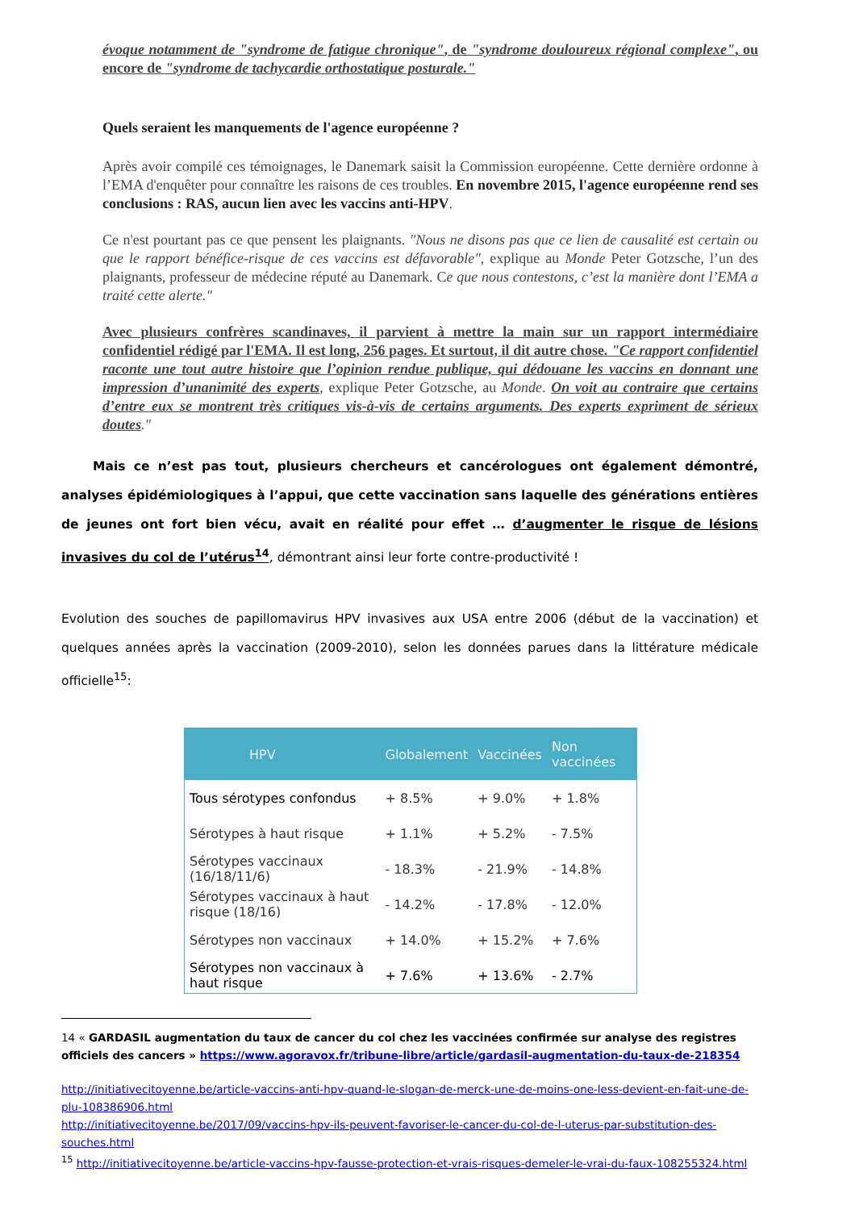évoque notamment de "syndrome de fatigue chronique", de "syndrome douloureux régional complexe", ou encore de "syndrome de tachycardie orthostatique posturale."
Quels seraient les manquements de l'agence européenne ?
Après avoir compilé ces témoignages, le Danemark saisit la Commission européenne. Cette dernière ordonne à l’EMA d'enquêter pour connaître les raisons de ces troubles. En novembre 2015, l'agence européenne rend ses conclusions : RAS, aucun lien avec les vaccins anti-HPV.
Ce n'est pourtant pas ce que pensent les plaignants. "Nous ne disons pas que ce lien de causalité est certain ou que le rapport bénéfice-risque de ces vaccins est défavorable", explique au Monde Peter Gotzsche, l’un des plaignants, professeur de médecine réputé au Danemark. Ce que nous contestons, c’est la manière dont l’EMA a traité cette alerte."
Avec plusieurs confrères scandinaves, il parvient à mettre la main sur un rapport intermédiaire confidentiel rédigé par l'EMA. Il est long, 256 pages. Et surtout, il dit autre chose. "Ce rapport confidentiel raconte une tout autre histoire que l’opinion rendue publique, qui dédouane les vaccins en donnant une impression d’unanimité des experts, explique Peter Gotzsche, au Monde. On voit au contraire que certains d’entre eux se montrent très critiques vis-à-vis de certains arguments. Des experts expriment de sérieux doutes."
Mais ce n’est pas tout, plusieurs chercheurs et cancérologues ont également démontré, analyses épidémiologiques à l’appui, que cette vaccination sans laquelle des générations entières de jeunes ont fort bien vécu, avait en réalité pour effet … d’augmenter le risque de lésions invasives du col de l’utérus<sup>14</sup>, démontrant ainsi leur forte contre-productivité !
Evolution des souches de papillomavirus HPV invasives aux USA entre 2006 (début de la vaccination) et quelques années après la vaccination (2009-2010), selon les données parues dans la littérature médicale officielle<sup>15</sup>:
| HPV | Globalement | Vaccinées | Non vaccinées |
| --- | --- | --- | --- |
| Tous sérotypes confondus | + 8.5% | + 9.0% | + 1.8% |
| Sérotypes à haut risque | + 1.1% | + 5.2% | - 7.5% |
| Sérotypes vaccinaux (16/18/11/6) | - 18.3% | - 21.9% | - 14.8% |
| Sérotypes vaccinaux à haut risque (18/16) | - 14.2% | - 17.8% | - 12.0% |
| Sérotypes non vaccinaux | + 14.0% | + 15.2% | + 7.6% |
| Sérotypes non vaccinaux à haut risque | + 7.6% | + 13.6% | - 2.7% |
14 « GARDASIL augmentation du taux de cancer du col chez les vaccinées confirmée sur analyse des registres officiels des cancers » https://www.agoravox.fr/tribune-libre/article/gardasil-augmentation-du-taux-de-218354
http://initiativecitoyenne.be/article-vaccins-anti-hpv-quand-le-slogan-de-merck-une-de-moins-one-less-devient-en-fait-une-de-plu-108386906.html
http://initiativecitoyenne.be/2017/09/vaccins-hpv-ils-peuvent-favoriser-le-cancer-du-col-de-l-uterus-par-substitution-des-souches.html
<sup>15</sup> http://initiativecitoyenne.be/article-vaccins-hpv-fausse-protection-et-vrais-risques-demeler-le-vrai-du-faux-108255324.html